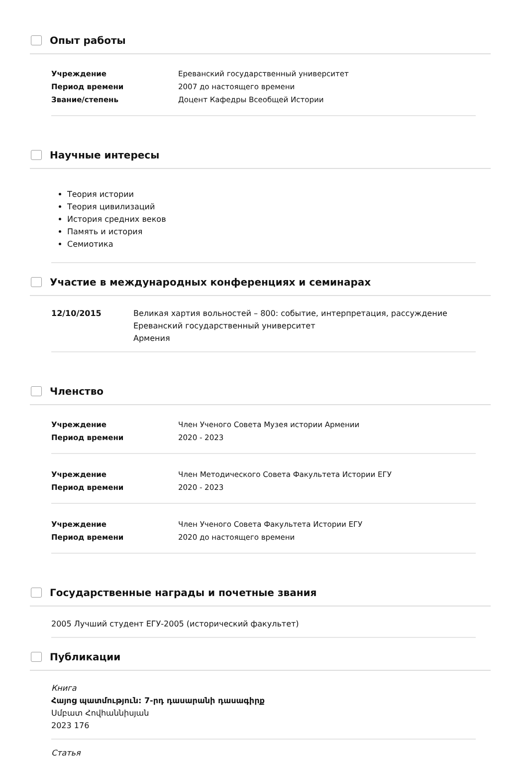Опыт работы
Учреждение Ереванский государственный университет
Период времени 2007 до настоящего времени
Звание/степень Доцент Кафедры Всеобщей Истории
Научные интересы
Теория истории
Теория цивилизаций
История средних веков
Память и история
Семиотика
Участие в международных конференциях и семинарах
12/10/2015 Великая хартия вольностей – 800: событие, интерпретация, рассуждение
Ереванский государственный университет
Армения
Членство
Учреждение Член Ученого Совета Музея истории Армении
Период времени 2020 - 2023
Учреждение Член Методического Совета Факультета Истории ЕГУ
Период времени 2020 - 2023
Учреждение Член Ученого Совета Факультета Истории ЕГУ
Период времени 2020 до настоящего времени
Государственные награды и почетные звания
2005 Лучший студент ЕГУ-2005 (исторический факультет)
Публикации
Книга
Հայոց պատմություն: 7-րդ դասարանի դասագիրք
Սմբատ Հովհաննիսյան
2023 176
Статья